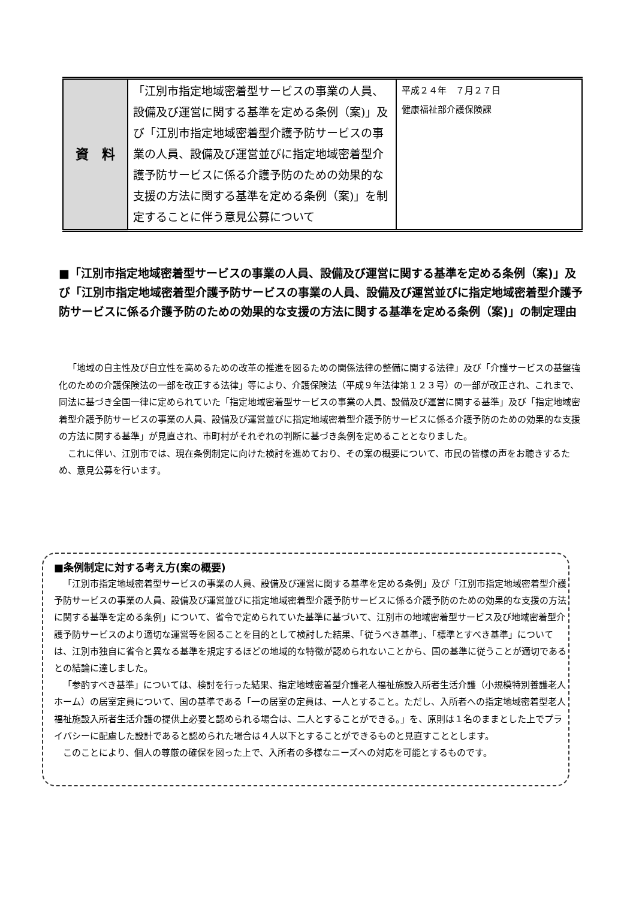| 資 料 | 「江別市指定地域密着型サービスの事業の人員、設備及び運営に関する基準を定める条例（案)」及び「江別市指定地域密着型介護予防サービスの事業の人員、設備及び運営並びに指定地域密着型介護予防サービスに係る介護予防のための効果的な支援の方法に関する基準を定める条例（案)」を制定することに伴う意見公募について | 平成２４年 ７月２７日 健康福祉部介護保険課 |
■「江別市指定地域密着型サービスの事業の人員、設備及び運営に関する基準を定める条例（案)」及び「江別市指定地域密着型介護予防サービスの事業の人員、設備及び運営並びに指定地域密着型介護予防サービスに係る介護予防のための効果的な支援の方法に関する基準を定める条例（案)」の制定理由
「地域の自主性及び自立性を高めるための改革の推進を図るための関係法律の整備に関する法律」及び「介護サービスの基盤強化のための介護保険法の一部を改正する法律」等により、介護保険法（平成９年法律第１２３号）の一部が改正され、これまで、同法に基づき全国一律に定められていた「指定地域密着型サービスの事業の人員、設備及び運営に関する基準」及び「指定地域密着型介護予防サービスの事業の人員、設備及び運営並びに指定地域密着型介護予防サービスに係る介護予防のための効果的な支援の方法に関する基準」が見直され、市町村がそれぞれの判断に基づき条例を定めることとなりました。
これに伴い、江別市では、現在条例制定に向けた検討を進めており、その案の概要について、市民の皆様の声をお聴きするため、意見公募を行います。
■条例制定に対する考え方(案の概要)
「江別市指定地域密着型サービスの事業の人員、設備及び運営に関する基準を定める条例」及び「江別市指定地域密着型介護予防サービスの事業の人員、設備及び運営並びに指定地域密着型介護予防サービスに係る介護予防のための効果的な支援の方法に関する基準を定める条例」について、省令で定められていた基準に基づいて、江別市の地域密着型サービス及び地域密着型介護予防サービスのより適切な運営等を図ることを目的として検討した結果、「従うべき基準」、「標準とすべき基準」については、江別市独自に省令と異なる基準を規定するほどの地域的な特徴が認められないことから、国の基準に従うことが適切であるとの結論に達しました。
「参酌すべき基準」については、検討を行った結果、指定地域密着型介護老人福祉施設入所者生活介護（小規模特別養護老人ホーム）の居室定員について、国の基準である「一の居室の定員は、一人とすること。ただし、入所者への指定地域密着型老人福祉施設入所者生活介護の提供上必要と認められる場合は、二人とすることができる。」を、原則は１名のままとした上でプライバシーに配慮した設計であると認められた場合は４人以下とすることができるものと見直すこととします。
このことにより、個人の尊厳の確保を図った上で、入所者の多様なニーズへの対応を可能とするものです。